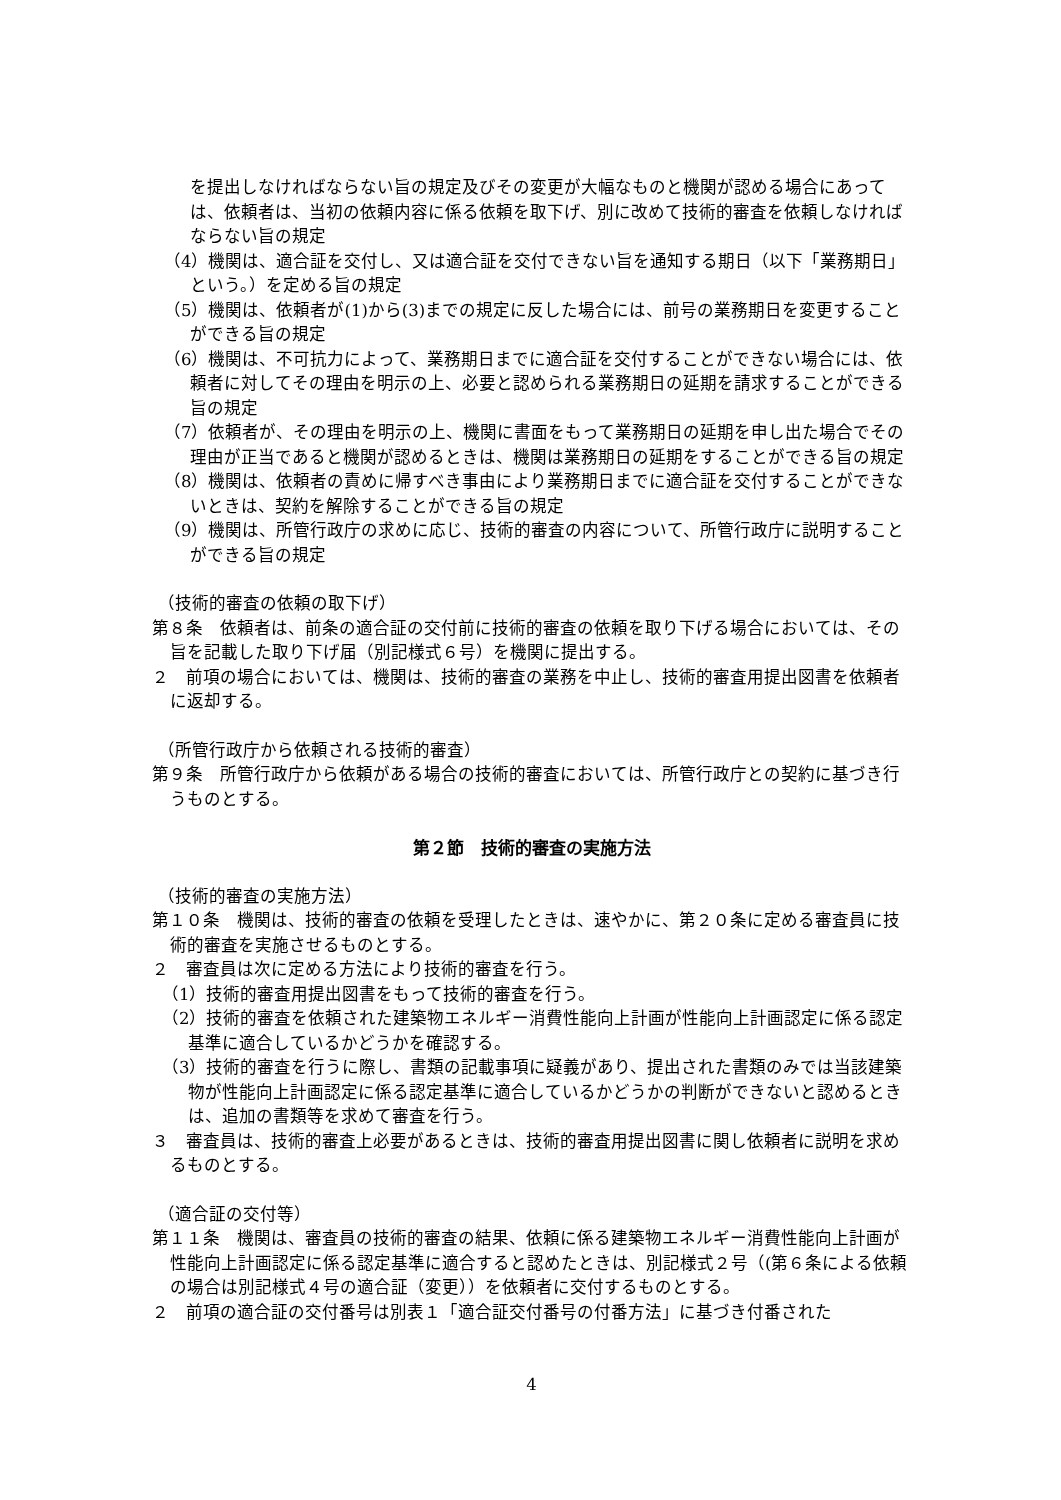を提出しなければならない旨の規定及びその変更が大幅なものと機関が認める場合にあっては、依頼者は、当初の依頼内容に係る依頼を取下げ、別に改めて技術的審査を依頼しなければならない旨の規定
（4）機関は、適合証を交付し、又は適合証を交付できない旨を通知する期日（以下「業務期日」という。）を定める旨の規定
（5）機関は、依頼者が(1)から(3)までの規定に反した場合には、前号の業務期日を変更することができる旨の規定
（6）機関は、不可抗力によって、業務期日までに適合証を交付することができない場合には、依頼者に対してその理由を明示の上、必要と認められる業務期日の延期を請求することができる旨の規定
（7）依頼者が、その理由を明示の上、機関に書面をもって業務期日の延期を申し出た場合でその理由が正当であると機関が認めるときは、機関は業務期日の延期をすることができる旨の規定
（8）機関は、依頼者の責めに帰すべき事由により業務期日までに適合証を交付することができないときは、契約を解除することができる旨の規定
（9）機関は、所管行政庁の求めに応じ、技術的審査の内容について、所管行政庁に説明することができる旨の規定
（技術的審査の依頼の取下げ）
第８条　依頼者は、前条の適合証の交付前に技術的審査の依頼を取り下げる場合においては、その旨を記載した取り下げ届（別記様式６号）を機関に提出する。
２　前項の場合においては、機関は、技術的審査の業務を中止し、技術的審査用提出図書を依頼者に返却する。
（所管行政庁から依頼される技術的審査）
第９条　所管行政庁から依頼がある場合の技術的審査においては、所管行政庁との契約に基づき行うものとする。
第２節　技術的審査の実施方法
（技術的審査の実施方法）
第１０条　機関は、技術的審査の依頼を受理したときは、速やかに、第２０条に定める審査員に技術的審査を実施させるものとする。
２　審査員は次に定める方法により技術的審査を行う。
（1）技術的審査用提出図書をもって技術的審査を行う。
（2）技術的審査を依頼された建築物エネルギー消費性能向上計画が性能向上計画認定に係る認定基準に適合しているかどうかを確認する。
（3）技術的審査を行うに際し、書類の記載事項に疑義があり、提出された書類のみでは当該建築物が性能向上計画認定に係る認定基準に適合しているかどうかの判断ができないと認めるときは、追加の書類等を求めて審査を行う。
３　審査員は、技術的審査上必要があるときは、技術的審査用提出図書に関し依頼者に説明を求めるものとする。
（適合証の交付等）
第１１条　機関は、審査員の技術的審査の結果、依頼に係る建築物エネルギー消費性能向上計画が性能向上計画認定に係る認定基準に適合すると認めたときは、別記様式２号（(第６条による依頼の場合は別記様式４号の適合証（変更））を依頼者に交付するものとする。
２　前項の適合証の交付番号は別表１「適合証交付番号の付番方法」に基づき付番された
4